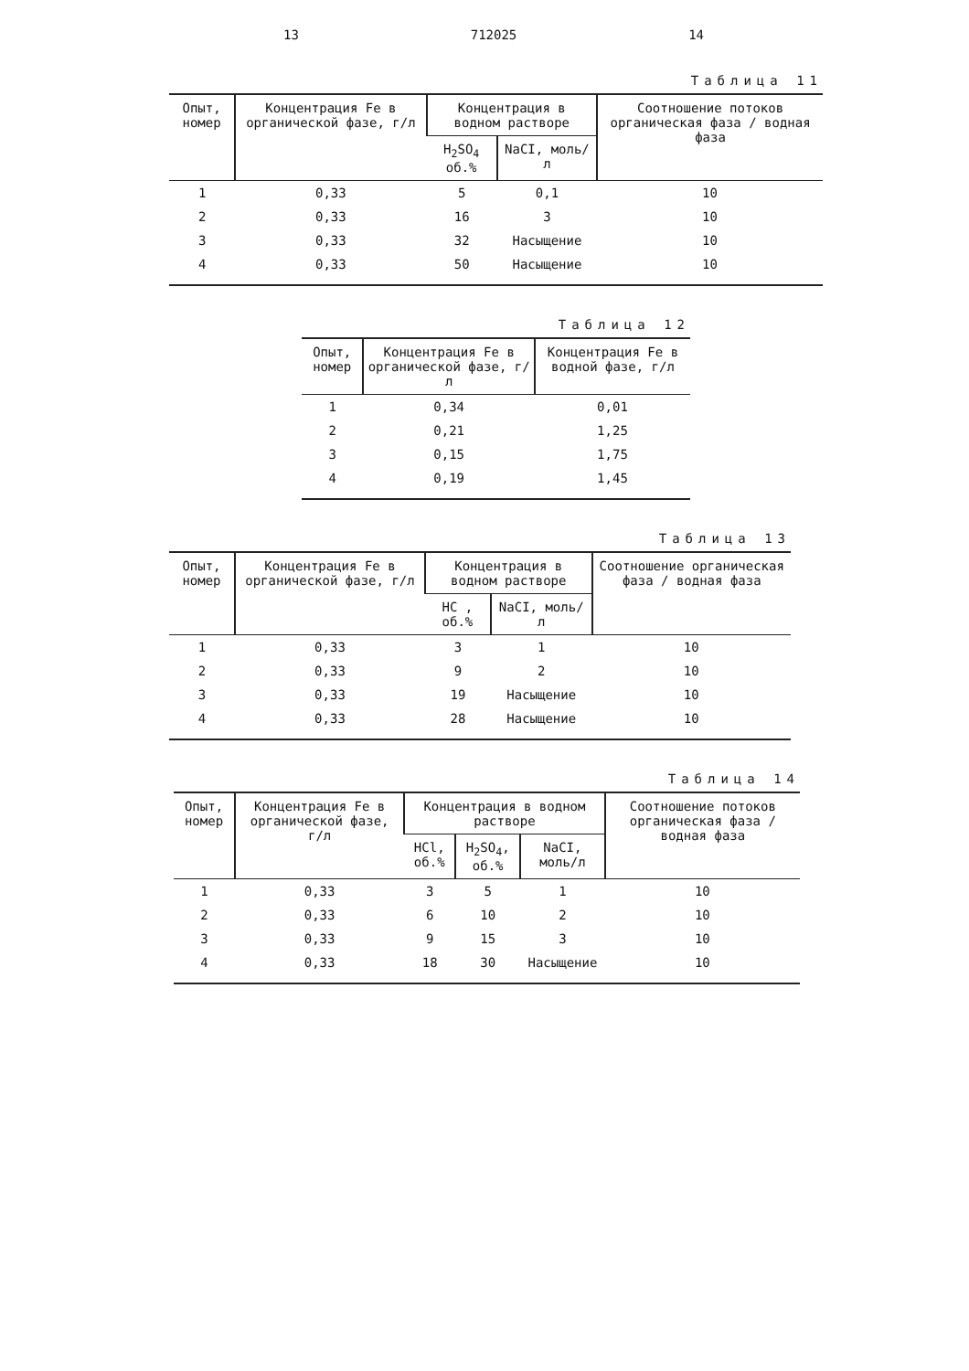13 712025 14
Таблица 11
| Опыт, номер | Концентрация Fe в органической фазе, г/л | Концентрация в водном растворе | | Соотношение потоков органическая фаза / водная фаза |
| --- | --- | --- | --- | --- |
| | | H<sub>2</sub>SO<sub>4</sub> об.% | NaCI, моль/л | |
| 1 | 0,33 | 5 | 0,1 | 10 |
| 2 | 0,33 | 16 | 3 | 10 |
| 3 | 0,33 | 32 | Насыщение | 10 |
| 4 | 0,33 | 50 | Насыщение | 10 |
Таблица 12
| Опыт, номер | Концентрация Fe в органической фазе, г/л | Концентрация Fe в водной фазе, г/л |
| --- | --- | --- |
| 1 | 0,34 | 0,01 |
| 2 | 0,21 | 1,25 |
| 3 | 0,15 | 1,75 |
| 4 | 0,19 | 1,45 |
Таблица 13
| Опыт, номер | Концентрация Fe в органической фазе, г/л | Концентрация в водном растворе | | Соотношение органическая фаза / водная фаза |
| --- | --- | --- | --- | --- |
| | | HC , об.% | NaCI, моль/л | |
| 1 | 0,33 | 3 | 1 | 10 |
| 2 | 0,33 | 9 | 2 | 10 |
| 3 | 0,33 | 19 | Насыщение | 10 |
| 4 | 0,33 | 28 | Насыщение | 10 |
Таблица 14
| Опыт, номер | Концентрация Fe в органической фазе, г/л | Концентрация в водном растворе | | | Соотношение потоков органическая фаза / водная фаза |
| --- | --- | --- | --- | --- | --- |
| | | HCl, об.% | H<sub>2</sub>SO<sub>4</sub>, об.% | NaCI, моль/л | |
| 1 | 0,33 | 3 | 5 | 1 | 10 |
| 2 | 0,33 | 6 | 10 | 2 | 10 |
| 3 | 0,33 | 9 | 15 | 3 | 10 |
| 4 | 0,33 | 18 | 30 | Насыщение | 10 |